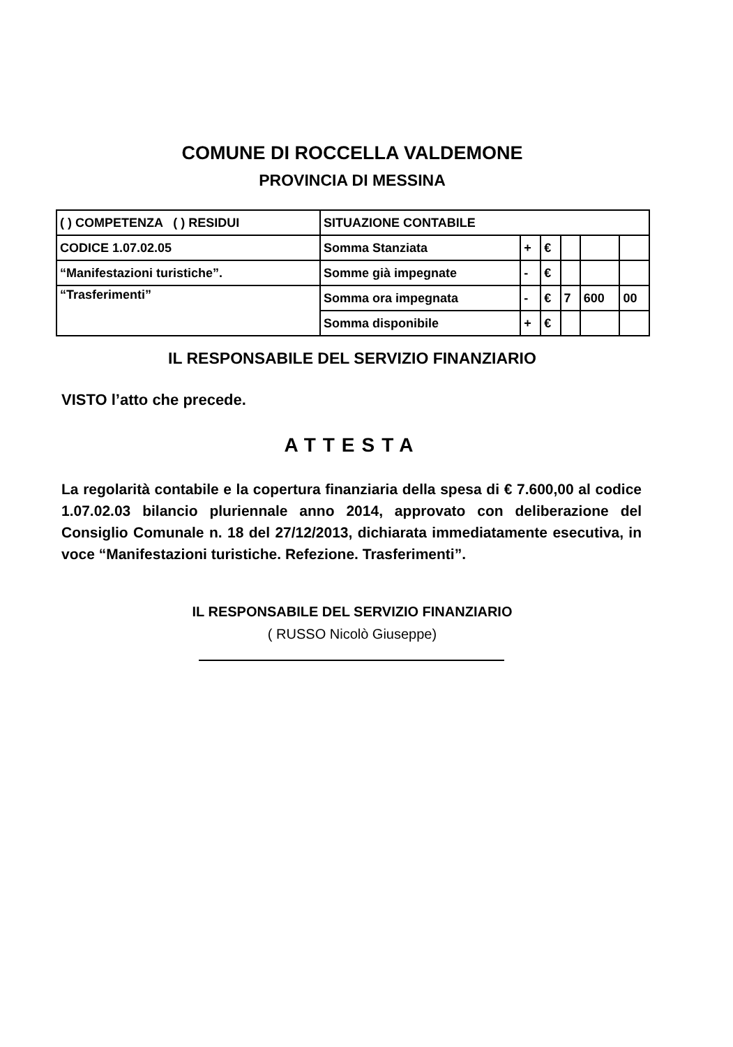COMUNE DI ROCCELLA VALDEMONE
PROVINCIA DI MESSINA
| ( ) COMPETENZA ( ) RESIDUI | SITUAZIONE CONTABILE | | | | | |
| CODICE 1.07.02.05 | Somma Stanziata | + | € | | | |
| “Manifestazioni turistiche”. | Somme già impegnate | - | € | | | |
| “Trasferimenti” | Somma ora impegnata | - | € | 7 | 600 | 00 |
| | Somma disponibile | + | € | | | |
IL RESPONSABILE DEL SERVIZIO FINANZIARIO
VISTO l’atto che precede.
ATTESTA
La regolarità contabile e la copertura finanziaria della spesa di € 7.600,00 al codice 1.07.02.03 bilancio pluriennale anno 2014, approvato con deliberazione del Consiglio Comunale n. 18 del 27/12/2013, dichiarata immediatamente esecutiva, in voce “Manifestazioni turistiche. Refezione. Trasferimenti”.
IL RESPONSABILE DEL SERVIZIO FINANZIARIO
( RUSSO Nicolò Giuseppe)